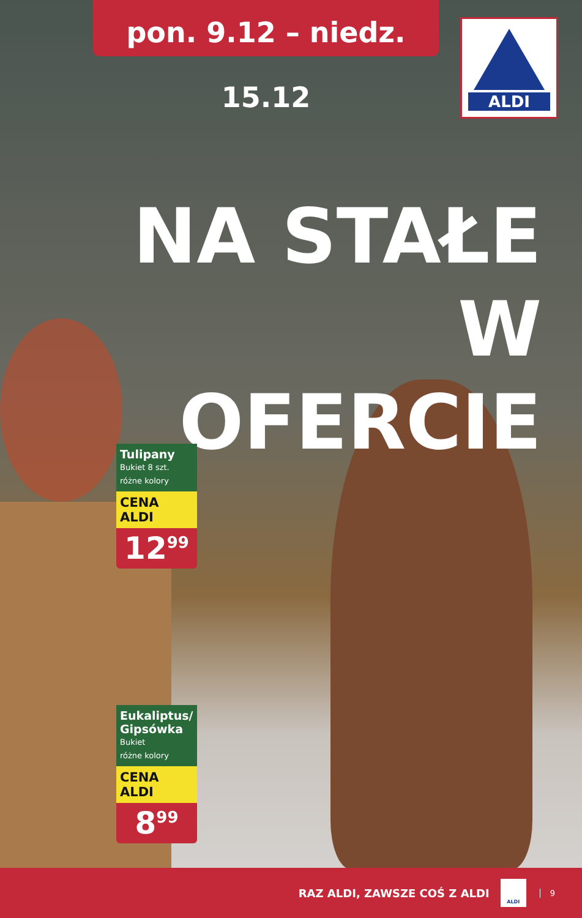pon. 9.12 – niedz. 15.12
ALDI
NA STAŁE
W OFERCIE
Tulipany
Bukiet 8 szt.
różne kolory
CENA ALDI
12<sup>99</sup>
Eukaliptus/ Gipsówka
Bukiet
różne kolory
CENA ALDI
8<sup>99</sup>
RAZ ALDI, ZAWSZE COŚ Z ALDI
ALDI
9